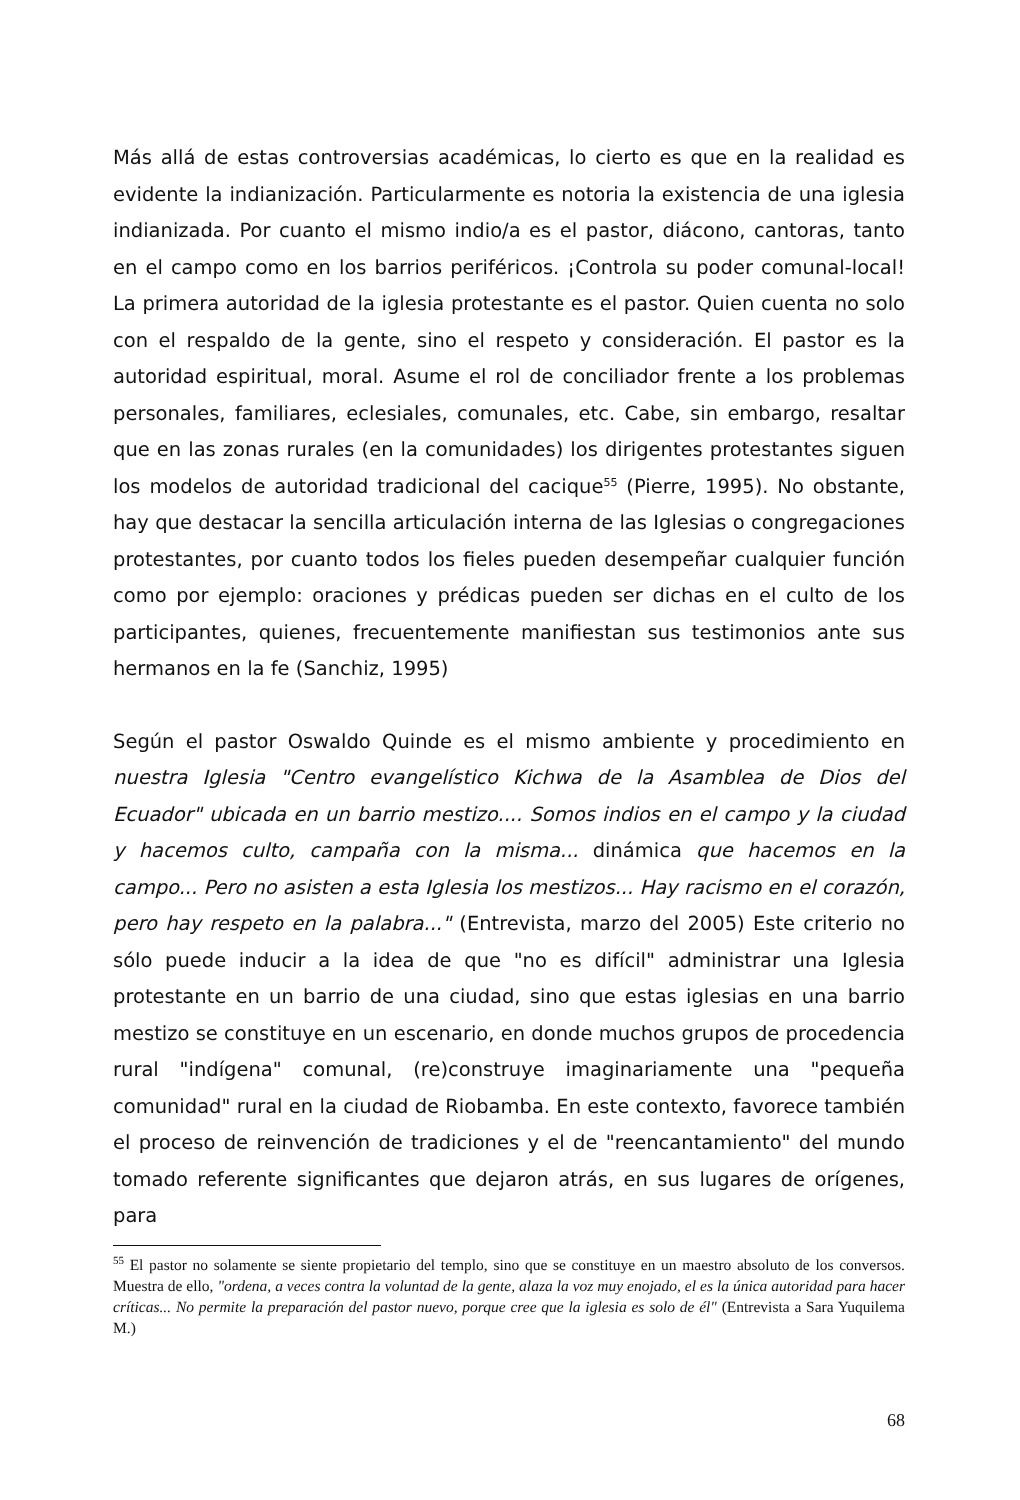Más allá de estas controversias académicas, lo cierto es que en la realidad es evidente la indianización. Particularmente es notoria la existencia de una iglesia indianizada. Por cuanto el mismo indio/a es el pastor, diácono, cantoras, tanto en el campo como en los barrios periféricos. ¡Controla su poder comunal-local! La primera autoridad de la iglesia protestante es el pastor. Quien cuenta no solo con el respaldo de la gente, sino el respeto y consideración. El pastor es la autoridad espiritual, moral. Asume el rol de conciliador frente a los problemas personales, familiares, eclesiales, comunales, etc. Cabe, sin embargo, resaltar que en las zonas rurales (en la comunidades) los dirigentes protestantes siguen los modelos de autoridad tradicional del cacique<sup>55</sup> (Pierre, 1995). No obstante, hay que destacar la sencilla articulación interna de las Iglesias o congregaciones protestantes, por cuanto todos los fieles pueden desempeñar cualquier función como por ejemplo: oraciones y prédicas pueden ser dichas en el culto de los participantes, quienes, frecuentemente manifiestan sus testimonios ante sus hermanos en la fe (Sanchiz, 1995)
Según el pastor Oswaldo Quinde es el mismo ambiente y procedimiento en nuestra Iglesia "Centro evangelístico Kichwa de la Asamblea de Dios del Ecuador" ubicada en un barrio mestizo.... Somos indios en el campo y la ciudad y hacemos culto, campaña con la misma... dinámica que hacemos en la campo... Pero no asisten a esta Iglesia los mestizos... Hay racismo en el corazón, pero hay respeto en la palabra..." (Entrevista, marzo del 2005) Este criterio no sólo puede inducir a la idea de que "no es difícil" administrar una Iglesia protestante en un barrio de una ciudad, sino que estas iglesias en una barrio mestizo se constituye en un escenario, en donde muchos grupos de procedencia rural "indígena" comunal, (re)construye imaginariamente una "pequeña comunidad" rural en la ciudad de Riobamba. En este contexto, favorece también el proceso de reinvención de tradiciones y el de "reencantamiento" del mundo tomado referente significantes que dejaron atrás, en sus lugares de orígenes, para
<sup>55</sup> El pastor no solamente se siente propietario del templo, sino que se constituye en un maestro absoluto de los conversos. Muestra de ello, "ordena, a veces contra la voluntad de la gente, alaza la voz muy enojado, el es la única autoridad para hacer críticas... No permite la preparación del pastor nuevo, porque cree que la iglesia es solo de él" (Entrevista a Sara Yuquilema M.)
68